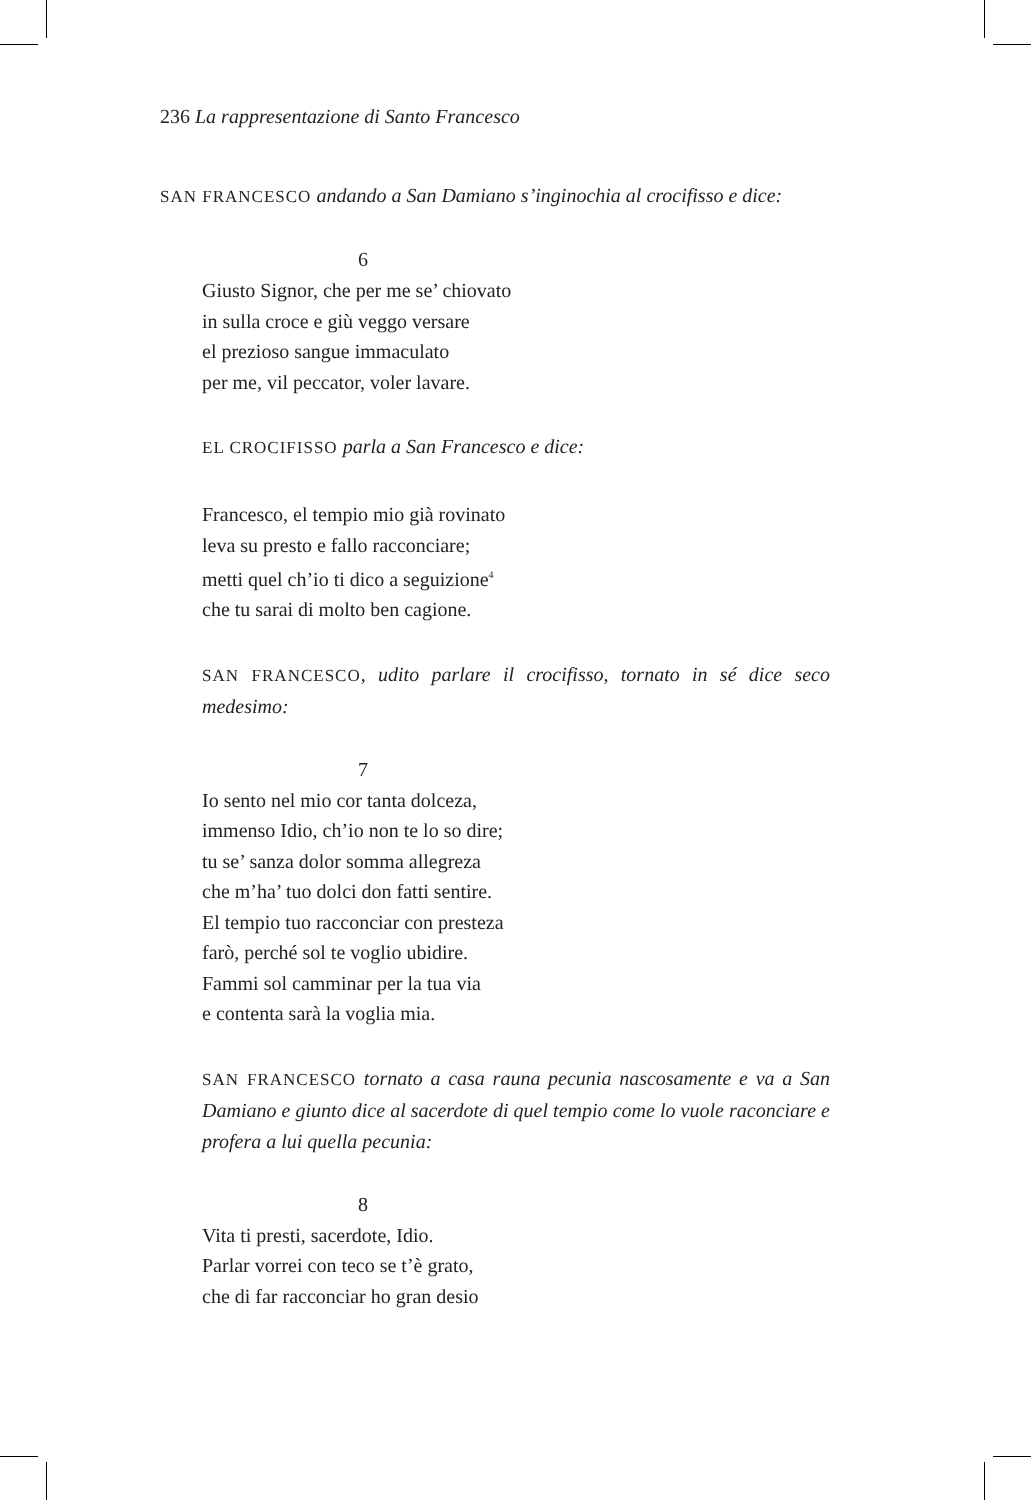236 La rappresentazione di Santo Francesco
SAN FRANCESCO andando a San Damiano s’inginochia al crocifisso e dice:
6
Giusto Signor, che per me se’ chiovato
in sulla croce e giù veggo versare
el prezioso sangue immaculato
per me, vil peccator, voler lavare.
EL CROCIFISSO parla a San Francesco e dice:
Francesco, el tempio mio già rovinato
leva su presto e fallo racconciare;
metti quel ch’io ti dico a seguizione<sup>4</sup>
che tu sarai di molto ben cagione.
SAN FRANCESCO, udito parlare il crocifisso, tornato in sé dice seco medesimo:
7
Io sento nel mio cor tanta dolceza,
immenso Idio, ch’io non te lo so dire;
tu se’ sanza dolor somma allegreza
che m’ha’ tuo dolci don fatti sentire.
El tempio tuo racconciar con presteza
farò, perché sol te voglio ubidire.
Fammi sol camminar per la tua via
e contenta sarà la voglia mia.
SAN FRANCESCO tornato a casa rauna pecunia nascosamente e va a San Damiano e giunto dice al sacerdote di quel tempio come lo vuole raconciare e profera a lui quella pecunia:
8
Vita ti presti, sacerdote, Idio.
Parlar vorrei con teco se t’è grato,
che di far racconciar ho gran desio